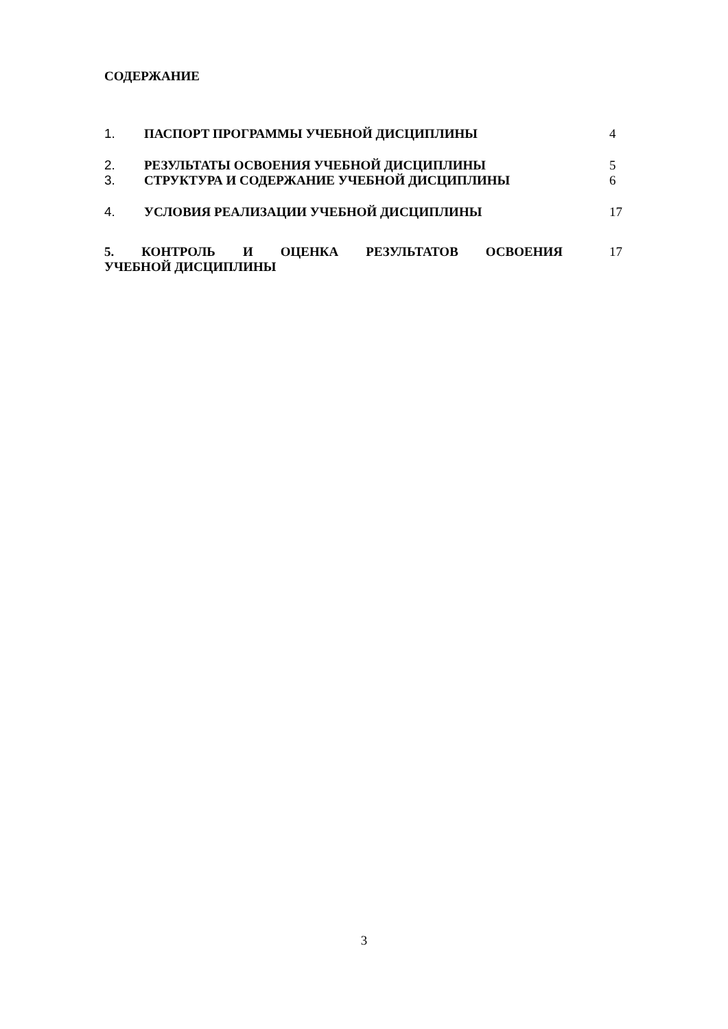СОДЕРЖАНИЕ
1. ПАСПОРТ ПРОГРАММЫ УЧЕБНОЙ ДИСЦИПЛИНЫ 4
2. РЕЗУЛЬТАТЫ ОСВОЕНИЯ УЧЕБНОЙ ДИСЦИПЛИНЫ 5
3. СТРУКТУРА И СОДЕРЖАНИЕ УЧЕБНОЙ ДИСЦИПЛИНЫ 6
4. УСЛОВИЯ РЕАЛИЗАЦИИ УЧЕБНОЙ ДИСЦИПЛИНЫ 17
5. КОНТРОЛЬ И ОЦЕНКА РЕЗУЛЬТАТОВ ОСВОЕНИЯ УЧЕБНОЙ ДИСЦИПЛИНЫ
17
3